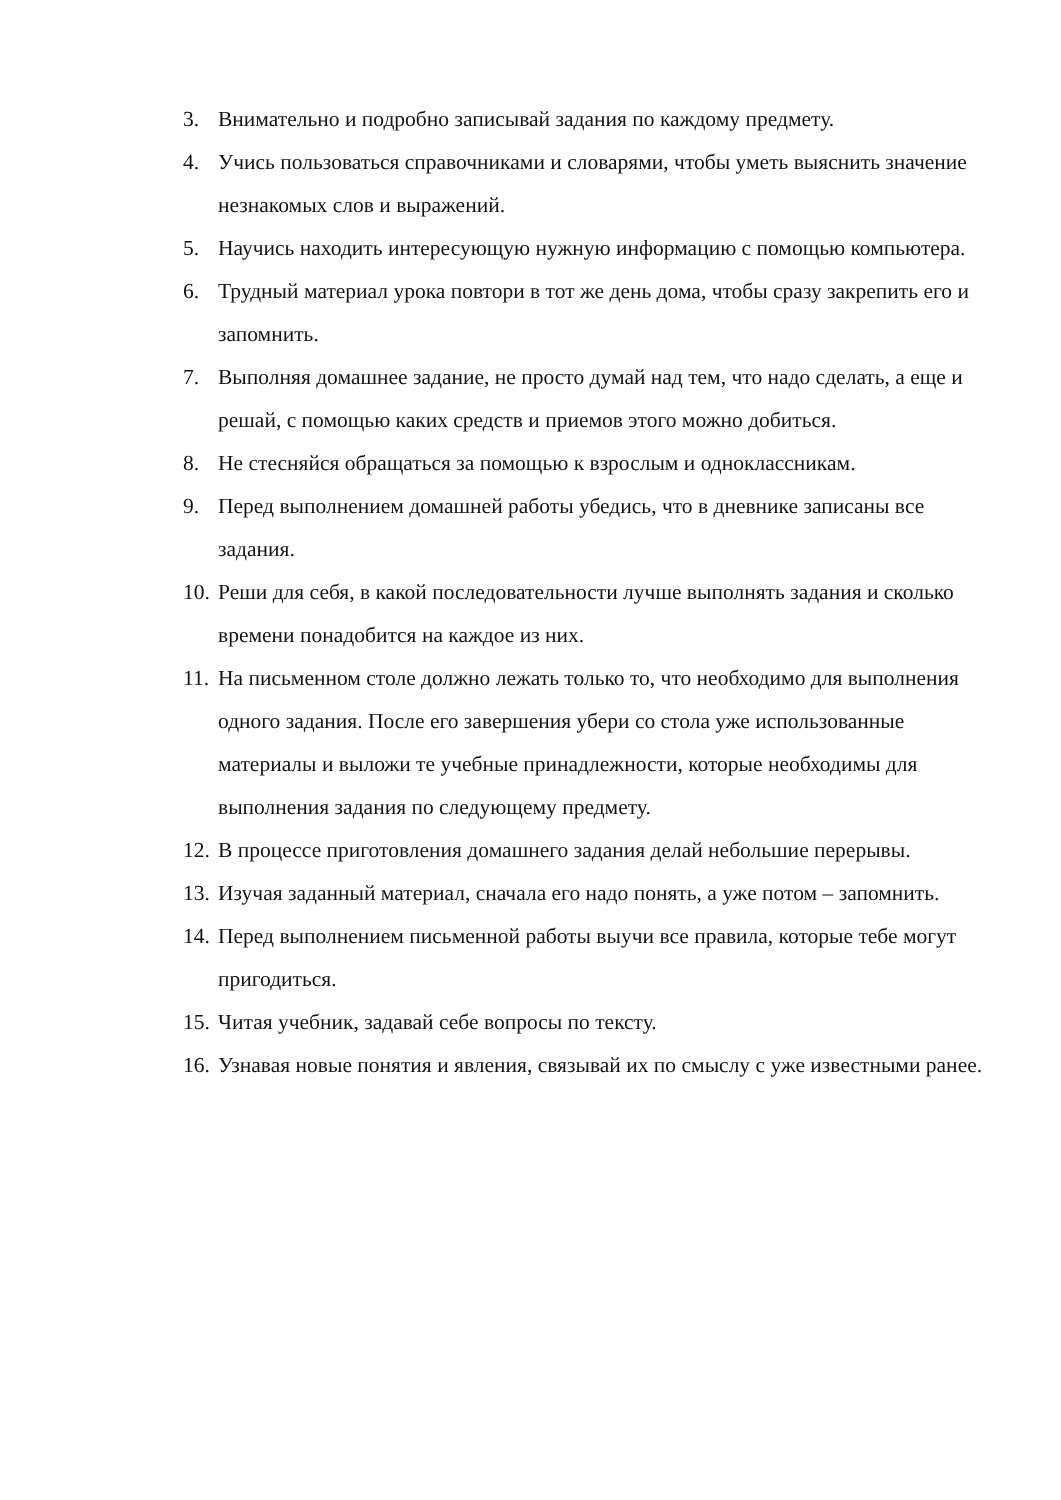3. Внимательно и подробно записывай задания по каждому предмету.
4. Учись пользоваться справочниками и словарями, чтобы уметь выяснить значение незнакомых слов и выражений.
5. Научись находить интересующую нужную информацию с помощью компьютера.
6. Трудный материал урока повтори в тот же день дома, чтобы сразу закрепить его и запомнить.
7. Выполняя домашнее задание, не просто думай над тем, что надо сделать, а еще и решай, с помощью каких средств и приемов этого можно добиться.
8. Не стесняйся обращаться за помощью к взрослым и одноклассникам.
9. Перед выполнением домашней работы убедись, что в дневнике записаны все задания.
10. Реши для себя, в какой последовательности лучше выполнять задания и сколько времени понадобится на каждое из них.
11. На письменном столе должно лежать только то, что необходимо для выполнения одного задания. После его завершения убери со стола уже использованные материалы и выложи те учебные принадлежности, которые необходимы для выполнения задания по следующему предмету.
12. В процессе приготовления домашнего задания делай небольшие перерывы.
13. Изучая заданный материал, сначала его надо понять, а уже потом – запомнить.
14. Перед выполнением письменной работы выучи все правила, которые тебе могут пригодиться.
15. Читая учебник, задавай себе вопросы по тексту.
16. Узнавая новые понятия и явления, связывай их по смыслу с уже известными ранее.